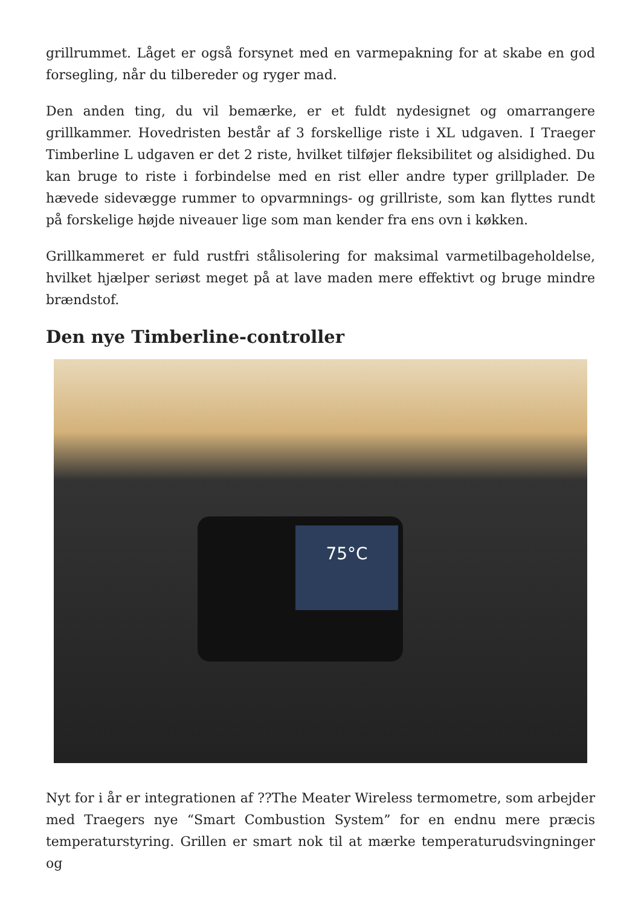grillrummet. Låget er også forsynet med en varmepakning for at skabe en god forsegling, når du tilbereder og ryger mad.
Den anden ting, du vil bemærke, er et fuldt nydesignet og omarrangere grillkammer. Hovedristen består af 3 forskellige riste i XL udgaven. I Traeger Timberline L udgaven er det 2 riste, hvilket tilføjer fleksibilitet og alsidighed. Du kan bruge to riste i forbindelse med en rist eller andre typer grillplader. De hævede sidevægge rummer to opvarmnings- og grillriste, som kan flyttes rundt på forskelige højde niveauer lige som man kender fra ens ovn i køkken.
Grillkammeret er fuld rustfri stålisolering for maksimal varmetilbageholdelse, hvilket hjælper seriøst meget på at lave maden mere effektivt og bruge mindre brændstof.
Den nye Timberline-controller
75°C
Nyt for i år er integrationen af ??The Meater Wireless termometre, som arbejder med Traegers nye “Smart Combustion System” for en endnu mere præcis temperaturstyring. Grillen er smart nok til at mærke temperaturudsvingninger og